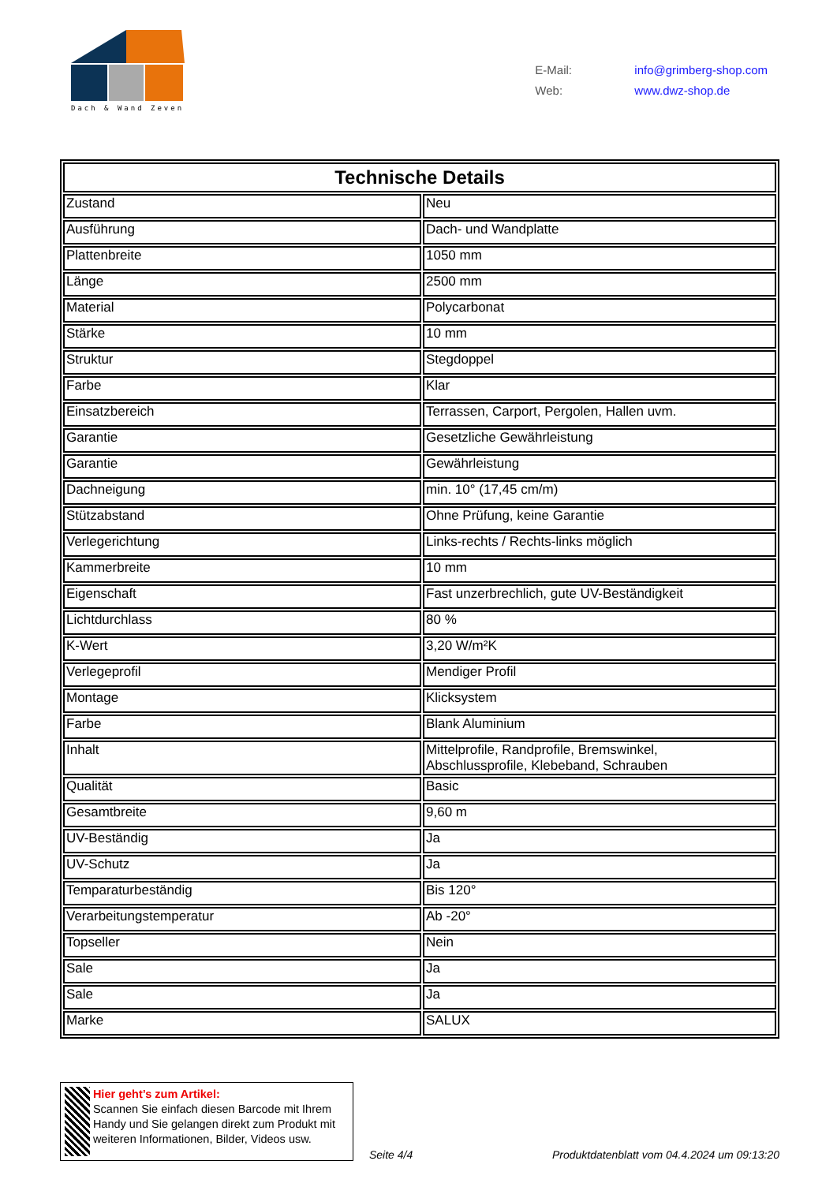Dach & Wand Zeven
E-Mail: info@grimberg-shop.com
Web: www.dwz-shop.de
| Technische Details | |
| --- | --- |
| Zustand | Neu |
| Ausführung | Dach- und Wandplatte |
| Plattenbreite | 1050 mm |
| Länge | 2500 mm |
| Material | Polycarbonat |
| Stärke | 10 mm |
| Struktur | Stegdoppel |
| Farbe | Klar |
| Einsatzbereich | Terrassen, Carport, Pergolen, Hallen uvm. |
| Garantie | Gesetzliche Gewährleistung |
| Garantie | Gewährleistung |
| Dachneigung | min. 10° (17,45 cm/m) |
| Stützabstand | Ohne Prüfung, keine Garantie |
| Verlegerichtung | Links-rechts / Rechts-links möglich |
| Kammerbreite | 10 mm |
| Eigenschaft | Fast unzerbrechlich, gute UV-Beständigkeit |
| Lichtdurchlass | 80 % |
| K-Wert | 3,20 W/m²K |
| Verlegeprofil | Mendiger Profil |
| Montage | Klicksystem |
| Farbe | Blank Aluminium |
| Inhalt | Mittelprofile, Randprofile, Bremswinkel, Abschlussprofile, Klebeband, Schrauben |
| Qualität | Basic |
| Gesamtbreite | 9,60 m |
| UV-Beständig | Ja |
| UV-Schutz | Ja |
| Temparaturbeständig | Bis 120° |
| Verarbeitungstemperatur | Ab -20° |
| Topseller | Nein |
| Sale | Ja |
| Sale | Ja |
| Marke | SALUX |
Hier geht’s zum Artikel:
Scannen Sie einfach diesen Barcode mit Ihrem Handy und Sie gelangen direkt zum Produkt mit weiteren Informationen, Bilder, Videos usw.
Seite 4/4
Produktdatenblatt vom 04.4.2024 um 09:13:20